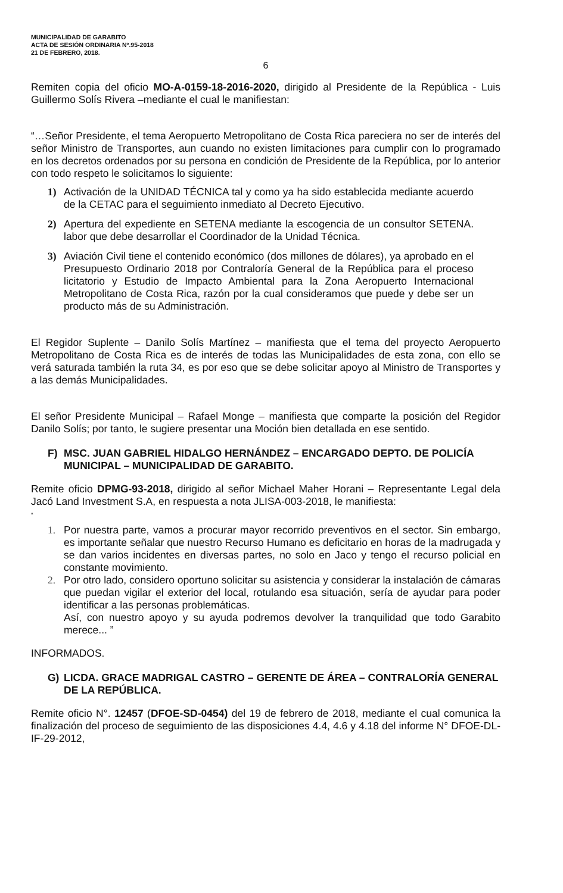MUNICIPALIDAD DE GARABITO
ACTA DE SESIÓN ORDINARIA Nº.95-2018
21 DE FEBRERO, 2018.
6
Remiten copia del oficio MO-A-0159-18-2016-2020, dirigido al Presidente de la República - Luis Guillermo Solís Rivera –mediante el cual le manifiestan:
“…Señor Presidente, el tema Aeropuerto Metropolitano de Costa Rica pareciera no ser de interés del señor Ministro de Transportes, aun cuando no existen limitaciones para cumplir con lo programado en los decretos ordenados por su persona en condición de Presidente de la República, por lo anterior con todo respeto le solicitamos lo siguiente:
1) Activación de la UNIDAD TÉCNICA tal y como ya ha sido establecida mediante acuerdo de la CETAC para el seguimiento inmediato al Decreto Ejecutivo.
2) Apertura del expediente en SETENA mediante la escogencia de un consultor SETENA. labor que debe desarrollar el Coordinador de la Unidad Técnica.
3) Aviación Civil tiene el contenido económico (dos millones de dólares), ya aprobado en el Presupuesto Ordinario 2018 por Contraloría General de la República para el proceso licitatorio y Estudio de Impacto Ambiental para la Zona Aeropuerto Internacional Metropolitano de Costa Rica, razón por la cual consideramos que puede y debe ser un producto más de su Administración.
El Regidor Suplente – Danilo Solís Martínez – manifiesta que el tema del proyecto Aeropuerto Metropolitano de Costa Rica es de interés de todas las Municipalidades de esta zona, con ello se verá saturada también la ruta 34, es por eso que se debe solicitar apoyo al Ministro de Transportes y a las demás Municipalidades.
El señor Presidente Municipal – Rafael Monge – manifiesta que comparte la posición del Regidor Danilo Solís; por tanto, le sugiere presentar una Moción bien detallada en ese sentido.
F) MSC. JUAN GABRIEL HIDALGO HERNÁNDEZ – ENCARGADO DEPTO. DE POLICÍA MUNICIPAL – MUNICIPALIDAD DE GARABITO.
Remite oficio DPMG-93-2018, dirigido al señor Michael Maher Horani – Representante Legal dela Jacó Land Investment S.A, en respuesta a nota JLISA-003-2018, le manifiesta:
“
1. Por nuestra parte, vamos a procurar mayor recorrido preventivos en el sector. Sin embargo, es importante señalar que nuestro Recurso Humano es deficitario en horas de la madrugada y se dan varios incidentes en diversas partes, no solo en Jaco y tengo el recurso policial en constante movimiento.
2. Por otro lado, considero oportuno solicitar su asistencia y considerar la instalación de cámaras que puedan vigilar el exterior del local, rotulando esa situación, sería de ayudar para poder identificar a las personas problemáticas.
Así, con nuestro apoyo y su ayuda podremos devolver la tranquilidad que todo Garabito merece... ”
INFORMADOS.
G) LICDA. GRACE MADRIGAL CASTRO – GERENTE DE ÁREA – CONTRALORÍA GENERAL DE LA REPÚBLICA.
Remite oficio N°. 12457 (DFOE-SD-0454) del 19 de febrero de 2018, mediante el cual comunica la finalización del proceso de seguimiento de las disposiciones 4.4, 4.6 y 4.18 del informe N° DFOE-DL-IF-29-2012,